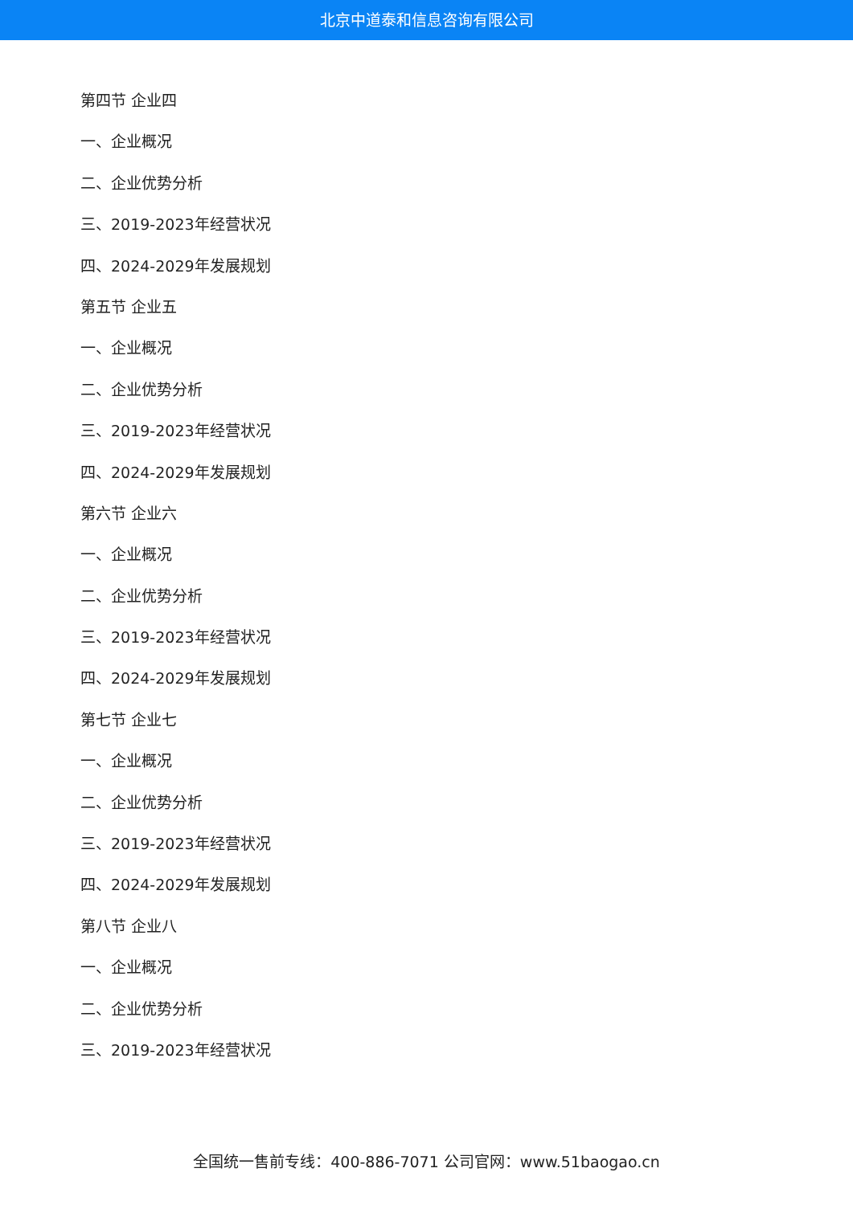北京中道泰和信息咨询有限公司
第四节 企业四
一、企业概况
二、企业优势分析
三、2019-2023年经营状况
四、2024-2029年发展规划
第五节 企业五
一、企业概况
二、企业优势分析
三、2019-2023年经营状况
四、2024-2029年发展规划
第六节 企业六
一、企业概况
二、企业优势分析
三、2019-2023年经营状况
四、2024-2029年发展规划
第七节 企业七
一、企业概况
二、企业优势分析
三、2019-2023年经营状况
四、2024-2029年发展规划
第八节 企业八
一、企业概况
二、企业优势分析
三、2019-2023年经营状况
全国统一售前专线：400-886-7071 公司官网：www.51baogao.cn